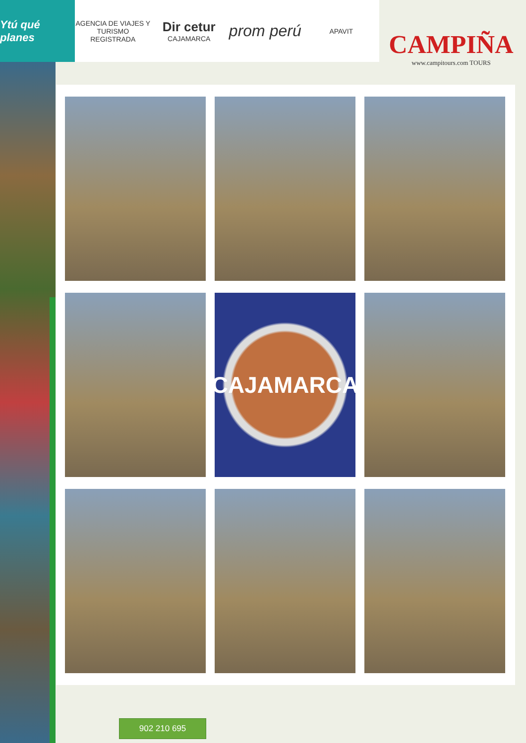Ytú qué planes
AGENCIA DE VIAJES Y TURISMO REGISTRADA
Dir cetur
CAJAMARCA
prom perú
APAVIT
CAMPIÑA
www.campitours.com TOURS
CAJAMARCA
902 210 695